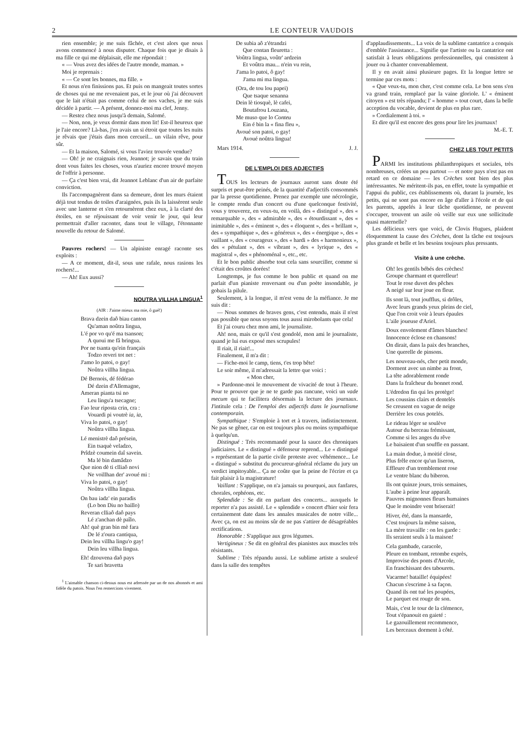2 LE CONTEUR VAUDOIS
rien ensemble; je me suis fâchée, et c'est alors que nous avons commencé à nous disputer. Chaque fois que je disais à ma fille ce qui me déplaisait, elle me répondait :
« — Vous avez des idées de l'autre monde, maman. »
Moi je reprenais :
« — Ce sont les bonnes, ma fille. »
Et nous n'en finissions pas. Et puis on mangeait toutes sortes de choses qui ne me revenaient pas, et le jour où j'ai découvert que le lait n'était pas comme celui de nos vaches, je me suis décidée à partir. — A présent, donnez-moi ma clef, Jenny.
— Restez chez nous jusqu'à demain, Salomé.
— Non, non, je veux dormir dans mon lit! Est-il heureux que je l'aie encore? Là-bas, j'en avais un si étroit que toutes les nuits je rêvais que j'étais dans mon cercueil... un vilain rêve, pour sûr.
— Et la maison, Salomé, si vous l'aviez trouvée vendue?
— Oh! je ne craignais rien, Jeannot; je savais que du train dont vous faites les choses, vous n'auriez encore trouvé moyen de l'offrir à personne.
— Ça c'est bien vrai, dit Jeannot Leblanc d'un air de parfaite conviction.
Ils l'accompagnèrent dans sa demeure, dont les murs étaient déjà tout tendus de toiles d'araignées, puis ils la laissèrent seule avec une lanterne et s'en retournèrent chez eux, à la clarté des étoiles, en se réjouissant de voir venir le jour, qui leur permettrait d'aller raconter, dans tout le village, l'étonnante nouvelle du retour de Salomé.
Pauvres rochers! — Un alpiniste enragé raconte ses exploits :
— A ce moment, dit-il, sous une rafale, nous rasions les rochers!...
— Ah! Eux aussi?
NOUTRA VILLHA LINGUA<sup>1</sup>
(AIR : J'aime mieux ma mie, ô gué!)
Brava dzein daô biau canton
Qu'aman noûtra lingua,
L'é por vo qu'é ma tsanson;
A quoui me fâ bringua.
Por ne tsanta qu'ein français
Todzo reveri tot net :
J'amo lo patoi, o gay!
Noûtra villha lingua.
Dé Bernois, dé fédérao
Dé dzein d'Allemagne,
Ameran pianta tsi no
Leu lingu'a tsecagne;
Fao leur riposta crin, cra :
Vouardi pi voutrè ia, ia,
Viva lo patoi, o gay!
Noûtra villha lingua.
Lé menistrè daô présein,
Ein tsaquè veladzo,
Prîdzè coumein daî savein.
Ma lé bin damâdzo
Que nion dè ti clliaô novi
Ne voillhan der' avoué mi :
Viva lo patoi, o gay!
Noûtra villha lingua.
On bau iadz' ein paradis
(Lo bon Diu no baillo)
Reveran clliaô daô pays
Lé z'anchan dè paîlo.
Ah! què gran bin mè fara
De lé z'oura cantiqua,
Dein leu villha lingu'o gay!
Dein leu villha lingua.
Eh! dzouvena daô pays
Te sari bravetta
<sup>1</sup> L'aimable chanson ci-dessus nous est adressée par un de nos abonnés et ami fidèle du patois. Nous l'en remercions vivement.
De subia aô z'étrandzi
Que contan fleuretta :
Voûtra lingua, voûtr' ardzein
Et voûtra mau... n'ein vu rein,
J'ama lo patoi, ô gay!
J'ama mi ma lingua.
(Ora, de tou lou papei)
Que tsaque senanna
Dein lè tiosquè, lè cafei,
Boutafrou Louzana,
Me muso que lo Conteu
Ein é bin la « fina fleu »,
Avoué son patoi, o gay!
Avoué noûtra lingua!
Mars 1914. J. J.
DE L'EMPLOI DES ADJECTIFS
TOUS les lecteurs de journaux auront sans doute été surpris et peut-être peinés, de la quantité d'adjectifs consommés par la presse quotidienne. Prenez par exemple une nécrologie, le compte rendu d'un concert ou d'une quelconque festivité, vous y trouverez, en veux-tu, en voilà, des « distingué », des « remarquable », des « admirable », des « étourdissant », des « inimitable », des « éminent », des « éloquent », des « brillant », des « sympathique », des « généreux », des « énergique », des « vaillant », des « courageux », des « hardi » des « harmonieux », des « pétulant », des « vibrant », des « lyrique », des « magistral », des « phénoménal », etc., etc.
Et le bon public absorbe tout cela sans sourciller, comme si c'était des croûtes dorées!
Longtemps, je fus comme le bon public et quand on me parlait d'un pianiste renversant ou d'un poète insondable, je gobais la pilule.
Seulement, à la longue, il m'est venu de la méfiance. Je me suis dit :
— Nous sommes de braves gens, c'est entendu, mais il n'est pas possible que nous soyons tous aussi mirobolants que cela!
Et j'ai couru chez mon ami, le journaliste.
Ah! non, mais ce qu'il s'est gondolé, mon ami le journaliste, quand je lui eus exposé mes scrupules!
Il riait, il riait!...
Finalement, il m'a dit :
— Fiche-moi le camp, tiens, t'es trop bête!
Le soir même, il m'adressait la lettre que voici :
« Mon cher,
» Pardonne-moi le mouvement de vivacité de tout à l'heure. Pour te prouver que je ne te garde pas rancune, voici un vade mecum qui te facilitera désormais la lecture des journaux. J'intitule cela : De l'emploi des adjectifs dans le journalisme contemporain.
Sympathique : S'emploie à tort et à travers, indistinctement. Ne pas se gêner, car on est toujours plus ou moins sympathique à quelqu'un.
Distingué : Très recommandé pour la sauce des chroniques judiciaires. Le « distingué » défenseur reprend... Le « distingué » représentant de la partie civile proteste avec véhémence... Le « distingué » substitut du procureur-général réclame du jury un verdict impitoyable... Ça ne coûte que la peine de l'écrire et ça fait plaisir à la magistrature!
Vaillant : S'applique, on n'a jamais su pourquoi, aux fanfares, chorales, orphéons, etc.
Splendide : Se dit en parlant des concerts... auxquels le reporter n'a pas assisté. Le « splendide » concert d'hier soir fera certainement date dans les annales musicales de notre ville... Avec ça, on est au moins sûr de ne pas s'attirer de désagréables rectifications.
Honorable : S'applique aux gros légumes.
Vertigineux : Se dit en général des pianistes aux muscles très résistants.
Sublime : Très répandu aussi. Le sublime artiste a soulevé dans la salle des tempêtes
d'applaudissements... La voix de la sublime cantatrice a conquis d'emblée l'assistance... Signifie que l'artiste ou la cantatrice ont satisfait à leurs obligations professionnelles, qui consistent à jouer ou à chanter convenablement.
Il y en avait ainsi plusieure pages. Et la longue lettre se termine par ces mots :
« Que veux-tu, mon cher, c'est comme cela. Le bon sens s'en va grand train, remplacé par la vaine gloriole. L' « éminent citoyen » est très répandu; l' « homme » tout court, dans la belle acception du vocable, devient de plus en plus rare.
» Cordialement à toi. »
Et dire qu'il est encore des gens pour lire les journaux!
M.-E. T.
CHEZ LES TOUT PETITS
PARMI les institutions philanthropiques et sociales, très nombreuses, créées un peu partout — et notre pays n'est pas en retard en ce domaine — les Crèches sont bien des plus intéressantes. Ne méritent-ils pas, en effet, toute la sympathie et l'appui du public, ces établissements où, durant la journée, les petits, qui ne sont pas encore en âge d'aller à l'école et de qui les parents, appelés à leur tâche quotidienne, ne peuvent s'occuper, trouvent un asile où veille sur eux une sollicitude quasi maternelle?
Les délicieux vers que voici, de Clovis Hugues, plaident éloquemment la cause des Crèches, dont la tâche est toujours plus grande et belle et les besoins toujours plus pressants.
Visite à une crèche.
Oh! les gentils bébés des crèches!
Groupe charmant et querelleur!
Tout le rose duvet des pêches
A neigé sur leur joue en fleur.
Ils sont là, tout joufflus, si drôles,
Avec leurs grands yeux pleins de ciel,
Que l'on croit voir à leurs épaules
L'aile joueuse d'Ariel.
Doux envolement d'âmes blanches!
Innocence éclose en chansons!
On dirait, dans la paix des branches,
Une querelle de pinsons.
Les nouveau-nés, cher petit monde,
Dorment avec un nimbe au front,
La tête adorablement ronde
Dans la fraîcheur du bonnet rond.
L'édredon fin qui les protège!
Les coussins clairs et dentelés
Se creusent en vague de neige
Derrière les cous potelés.
Le rideau léger se soulève
Autour du berceau frémissant,
Comme si les anges du rêve
Le baisaient d'un souffle en passant.
La main dodue, à moitié close,
Plus frêle encor qu'un liseron,
Effleure d'un tremblement rose
Le ventre blanc du biberon.
Ils ont quinze jours, trois semaines,
L'aube à peine leur apparaît.
Pauvres mignonnes fleurs humaines
Que le moindre vent briserait!
Hiver, été, dans la mansarde,
C'est toujours la même saison,
La mère travaille : on les garde :
Ils seraient seuls à la maison!
Cela gambade, caracole,
Pleure en tombant, retombe exprès,
Improvise des ponts d'Arcole,
En franchissant des tabourets.
Vacarme! bataille! équipées!
Chacun s'escrime à sa façon.
Quand ils ont tué les poupées,
Le parquet est rouge de son.
Mais, c'est le tour de la clémence,
Tout s'épanouit en gaieté :
Le gazouillement recommence,
Les berceaux dorment à côté.